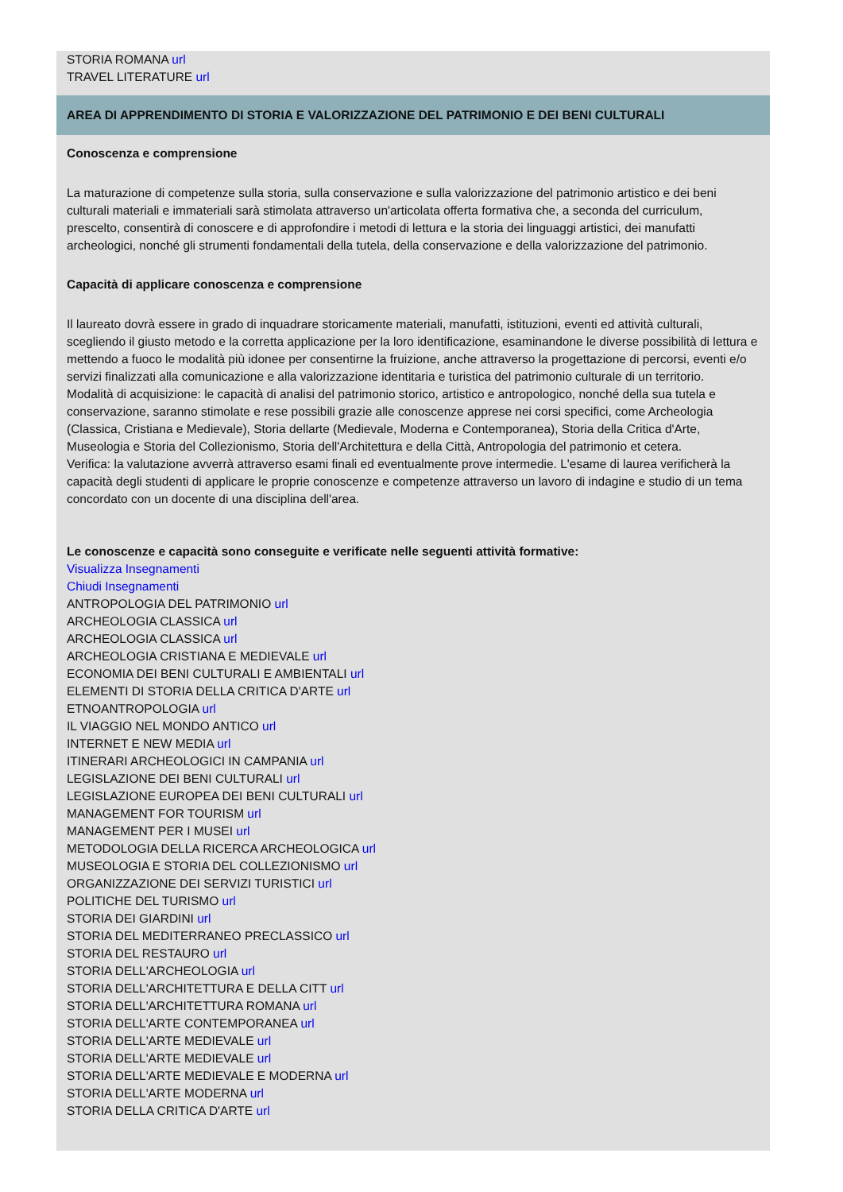STORIA ROMANA url
TRAVEL LITERATURE url
AREA DI APPRENDIMENTO DI STORIA E VALORIZZAZIONE DEL PATRIMONIO E DEI BENI CULTURALI
Conoscenza e comprensione
La maturazione di competenze sulla storia, sulla conservazione e sulla valorizzazione del patrimonio artistico e dei beni culturali materiali e immateriali sarà stimolata attraverso un'articolata offerta formativa che, a seconda del curriculum, prescelto, consentirà di conoscere e di approfondire i metodi di lettura e la storia dei linguaggi artistici, dei manufatti archeologici, nonché gli strumenti fondamentali della tutela, della conservazione e della valorizzazione del patrimonio.
Capacità di applicare conoscenza e comprensione
Il laureato dovrà essere in grado di inquadrare storicamente materiali, manufatti, istituzioni, eventi ed attività culturali, scegliendo il giusto metodo e la corretta applicazione per la loro identificazione, esaminandone le diverse possibilità di lettura e mettendo a fuoco le modalità più idonee per consentirne la fruizione, anche attraverso la progettazione di percorsi, eventi e/o servizi finalizzati alla comunicazione e alla valorizzazione identitaria e turistica del patrimonio culturale di un territorio.
Modalità di acquisizione: le capacità di analisi del patrimonio storico, artistico e antropologico, nonché della sua tutela e conservazione, saranno stimolate e rese possibili grazie alle conoscenze apprese nei corsi specifici, come Archeologia (Classica, Cristiana e Medievale), Storia dellarte (Medievale, Moderna e Contemporanea), Storia della Critica d'Arte, Museologia e Storia del Collezionismo, Storia dell'Architettura e della Città, Antropologia del patrimonio et cetera.
Verifica: la valutazione avverrà attraverso esami finali ed eventualmente prove intermedie. L'esame di laurea verificherà la capacità degli studenti di applicare le proprie conoscenze e competenze attraverso un lavoro di indagine e studio di un tema concordato con un docente di una disciplina dell'area.
Le conoscenze e capacità sono conseguite e verificate nelle seguenti attività formative:
Visualizza Insegnamenti
Chiudi Insegnamenti
ANTROPOLOGIA DEL PATRIMONIO url
ARCHEOLOGIA CLASSICA url
ARCHEOLOGIA CLASSICA url
ARCHEOLOGIA CRISTIANA E MEDIEVALE url
ECONOMIA DEI BENI CULTURALI E AMBIENTALI url
ELEMENTI DI STORIA DELLA CRITICA D'ARTE url
ETNOANTROPOLOGIA url
IL VIAGGIO NEL MONDO ANTICO url
INTERNET E NEW MEDIA url
ITINERARI ARCHEOLOGICI IN CAMPANIA url
LEGISLAZIONE DEI BENI CULTURALI url
LEGISLAZIONE EUROPEA DEI BENI CULTURALI url
MANAGEMENT FOR TOURISM url
MANAGEMENT PER I MUSEI url
METODOLOGIA DELLA RICERCA ARCHEOLOGICA url
MUSEOLOGIA E STORIA DEL COLLEZIONISMO url
ORGANIZZAZIONE DEI SERVIZI TURISTICI url
POLITICHE DEL TURISMO url
STORIA DEI GIARDINI url
STORIA DEL MEDITERRANEO PRECLASSICO url
STORIA DEL RESTAURO url
STORIA DELL'ARCHEOLOGIA url
STORIA DELL'ARCHITETTURA E DELLA CITT url
STORIA DELL'ARCHITETTURA ROMANA url
STORIA DELL'ARTE CONTEMPORANEA url
STORIA DELL'ARTE MEDIEVALE url
STORIA DELL'ARTE MEDIEVALE url
STORIA DELL'ARTE MEDIEVALE E MODERNA url
STORIA DELL'ARTE MODERNA url
STORIA DELLA CRITICA D'ARTE url